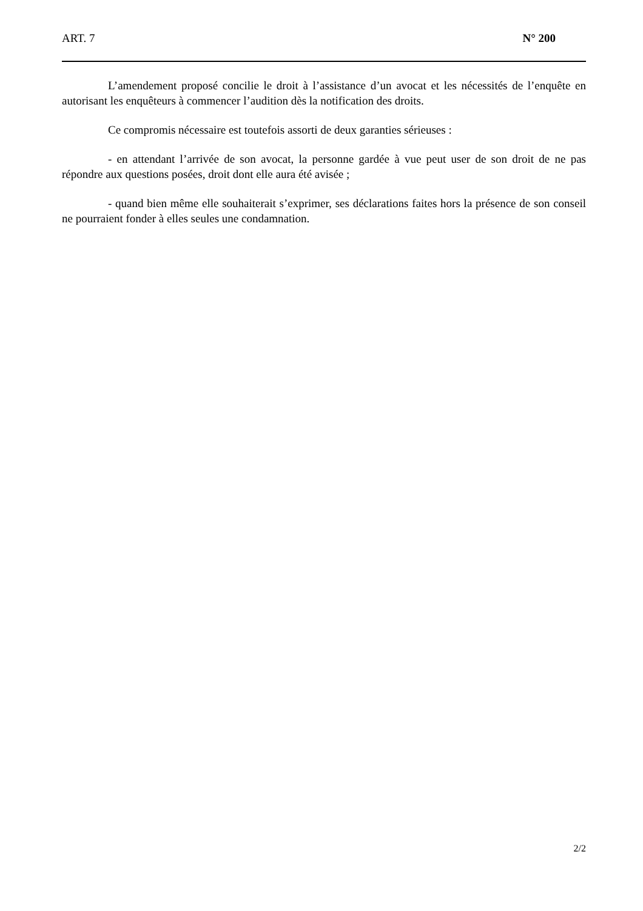ART. 7 N° 200
L’amendement proposé concilie le droit à l’assistance d’un avocat et les nécessités de l’enquête en autorisant les enquêteurs à commencer l’audition dès la notification des droits.
Ce compromis nécessaire est toutefois assorti de deux garanties sérieuses :
- en attendant l’arrivée de son avocat, la personne gardée à vue peut user de son droit de ne pas répondre aux questions posées, droit dont elle aura été avisée ;
- quand bien même elle souhaiterait s’exprimer, ses déclarations faites hors la présence de son conseil ne pourraient fonder à elles seules une condamnation.
2/2